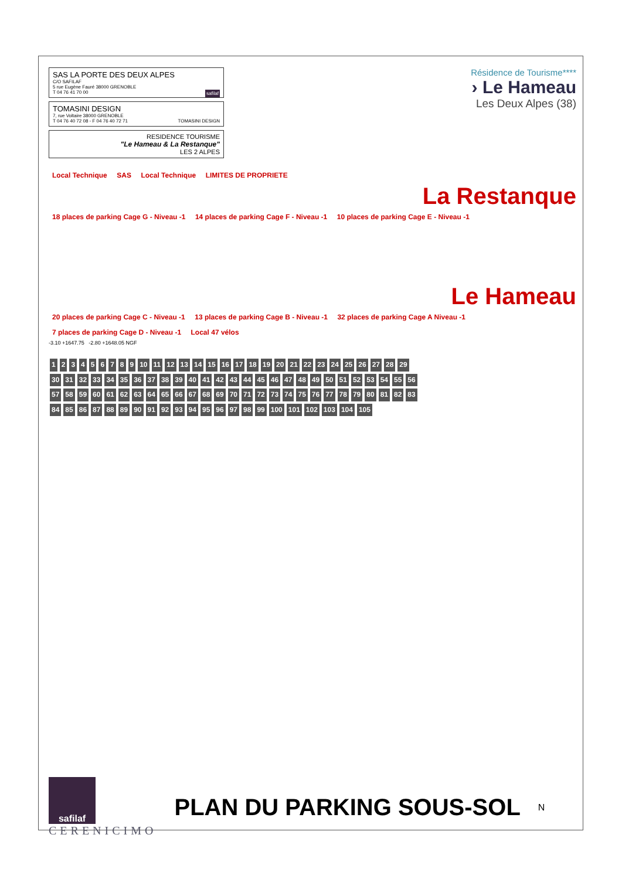SAS LA PORTE DES DEUX ALPES
C/O SAFILAF
5 rue Eugène Fauré 38000 GRENOBLE
T 04 76 41 70 00 safilaf
TOMASINI DESIGN
7, rue Voltaire 38000 GRENOBLE
T 04 76 40 72 08 - F 04 76 40 72 71 TOMASINI DESIGN
RESIDENCE TOURISME
"Le Hameau & La Restanque"
LES 2 ALPES
Résidence de Tourisme****
› Le Hameau
Les Deux Alpes (38)
Local Technique SAS Local Technique LIMITES DE PROPRIETE
La Restanque
18 places de parking Cage G - Niveau -1 14 places de parking Cage F - Niveau -1 10 places de parking Cage E - Niveau -1
Le Hameau
20 places de parking Cage C - Niveau -1 13 places de parking Cage B - Niveau -1 32 places de parking Cage A Niveau -1 7 places de parking Cage D - Niveau -1 Local 47 vélos
-3.10 +1647.75 -2.80 +1648.05 NGF
123456789 10 11 12 13 14 15 16 17 18 19 20 21 22 23 24 25 26 27 28 29 30 31 32 33 34 35 36 37 38 39 40 41 42 43 44 45 46 47 48 49 50 51 52 53 54 55 56 57 58 59 60 61 62 63 64 65 66 67 68 69 70 71 72 73 74 75 76 77 78 79 80 81 82 83 84 85 86 87 88 89 90 91 92 93 94 95 96 97 98 99 100 101 102 103 104 105
safilaf
CERENICIMO
PLAN DU PARKING SOUS-SOL
N